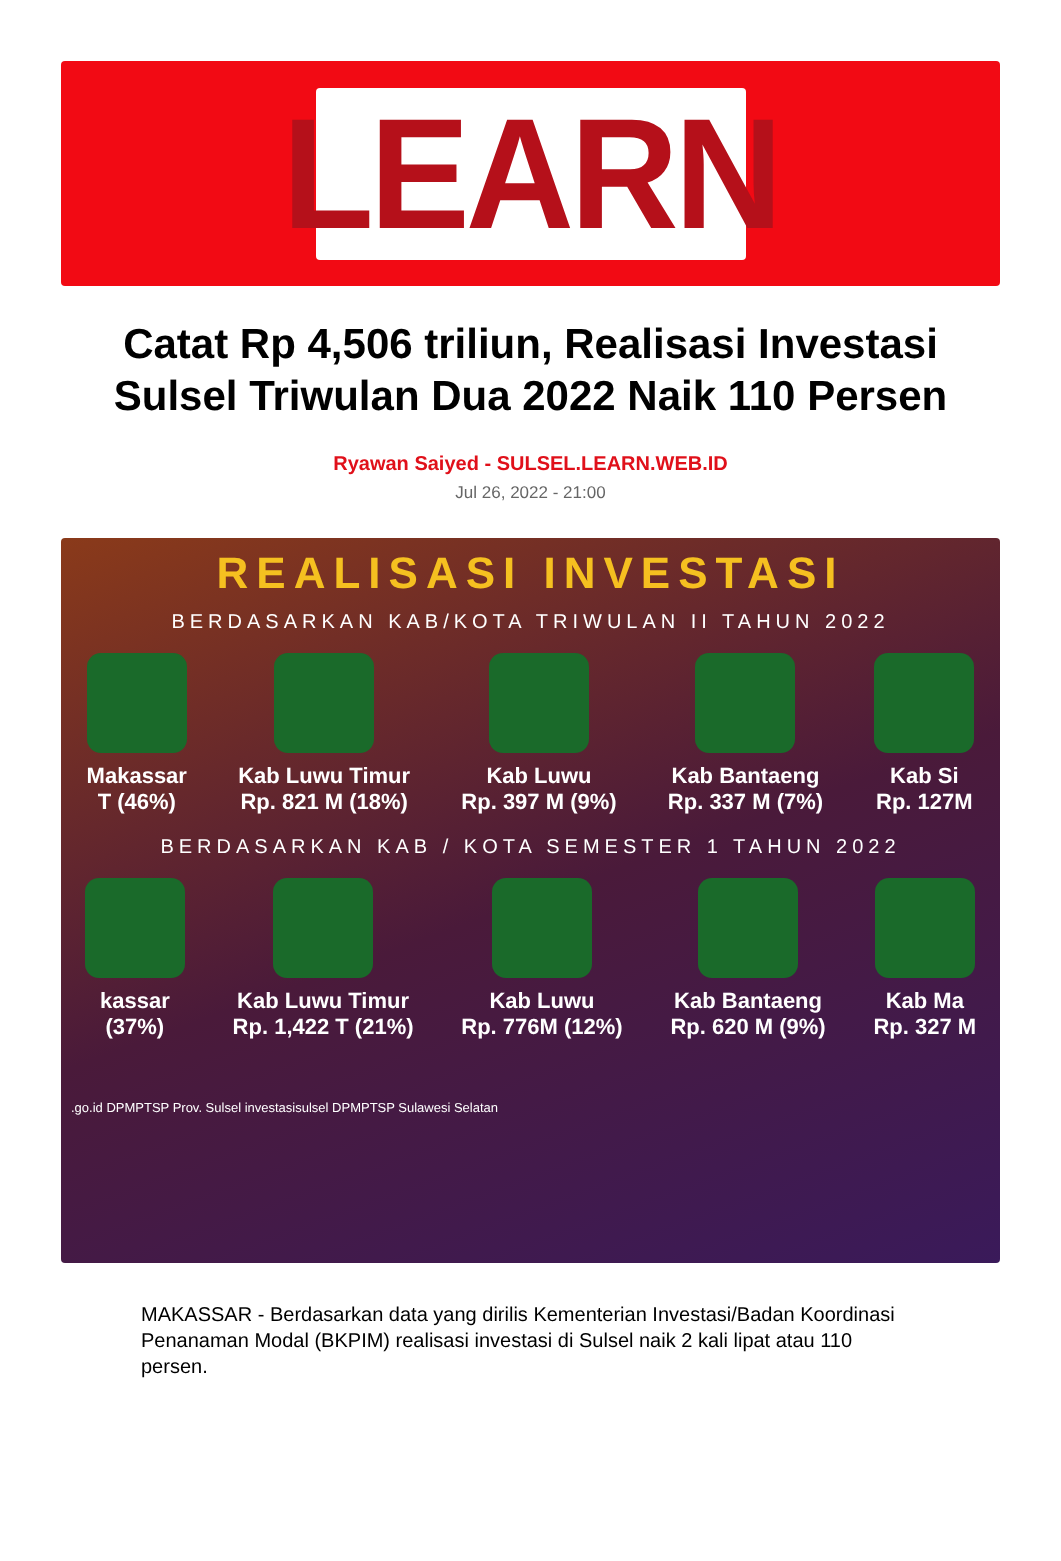LEARN
Catat Rp 4,506 triliun, Realisasi Investasi Sulsel Triwulan Dua 2022 Naik 110 Persen
Ryawan Saiyed - SULSEL.LEARN.WEB.ID
Jul 26, 2022 - 21:00
REALISASI INVESTASI
BERDASARKAN KAB/KOTA TRIWULAN II TAHUN 2022
Makassar
T (46%)
Kab Luwu Timur
Rp. 821 M (18%)
Kab Luwu
Rp. 397 M (9%)
Kab Bantaeng
Rp. 337 M (7%)
Kab Si
Rp. 127M
BERDASARKAN KAB / KOTA SEMESTER 1 TAHUN 2022
kassar
(37%)
Kab Luwu Timur
Rp. 1,422 T (21%)
Kab Luwu
Rp. 776M (12%)
Kab Bantaeng
Rp. 620 M (9%)
Kab Ma
Rp. 327 M
.go.id DPMPTSP Prov. Sulsel investasisulsel DPMPTSP Sulawesi Selatan
MAKASSAR - Berdasarkan data yang dirilis Kementerian Investasi/Badan Koordinasi Penanaman Modal (BKPIM) realisasi investasi di Sulsel naik 2 kali lipat atau 110 persen.